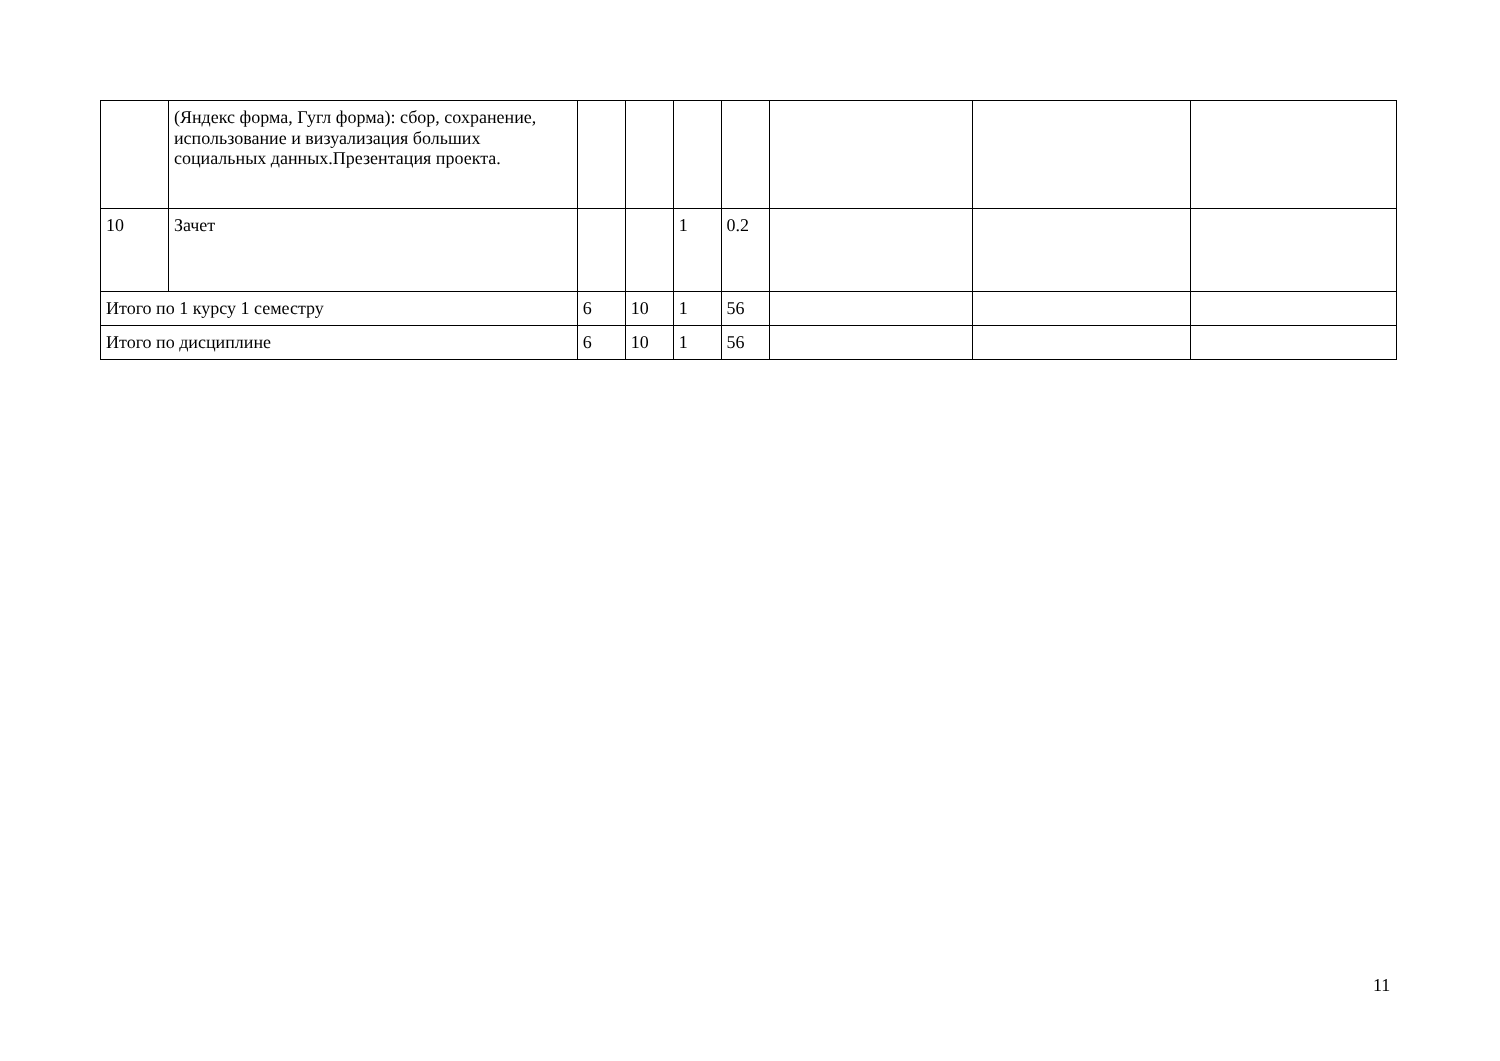| | (Яндекс форма, Гугл форма): сбор, сохранение, использование и визуализация больших социальных данных.Презентация проекта. | | | | | | | |
| 10 | Зачет | | | 1 | 0.2 | | | |
| Итого по 1 курсу 1 семестру | | 6 | 10 | 1 | 56 | | | |
| Итого по дисциплине | | 6 | 10 | 1 | 56 | | | |
11